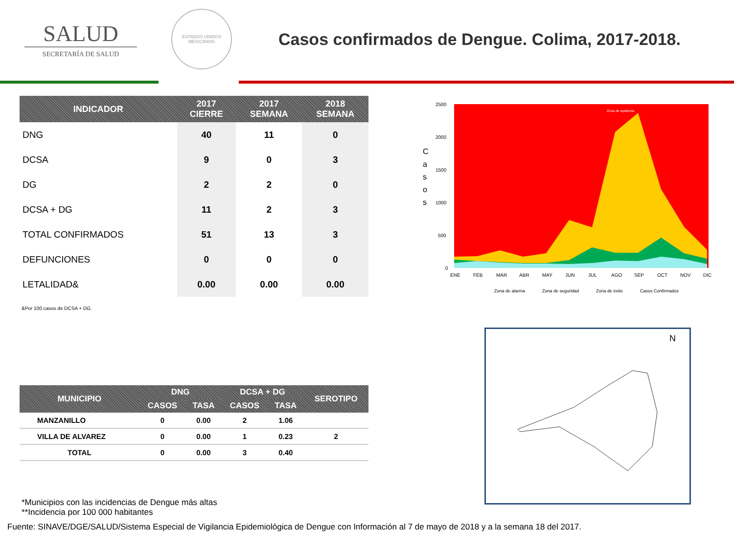SALUD
SECRETARÍA DE SALUD
ESTADOS UNIDOS MEXICANOS
Casos confirmados de Dengue. Colima, 2017-2018.
| INDICADOR | 2017 CIERRE | 2017 SEMANA | 2018 SEMANA |
| --- | --- | --- | --- |
| DNG | 40 | 11 | 0 |
| DCSA | 9 | 0 | 3 |
| DG | 2 | 2 | 0 |
| DCSA + DG | 11 | 2 | 3 |
| TOTAL CONFIRMADOS | 51 | 13 | 3 |
| DEFUNCIONES | 0 | 0 | 0 |
| LETALIDAD& | 0.00 | 0.00 | 0.00 |
&Por 100 casos de DCSA + DG.
C
a
s
o
s
2500
2000
1500
1000
500
0
Zona de epidemia
ENE
FEB
MAR
ABR
MAY
JUN
JUL
AGO
SEP
OCT
NOV
DIC
Zona de alarma
Zona de seguridad
Zona de éxito
Casos Confirmados
| MUNICIPIO | DNG | | DCSA + DG | | SEROTIPO |
| --- | --- | --- | --- | --- | --- |
| | CASOS | TASA | CASOS | TASA | |
| MANZANILLO | 0 | 0.00 | 2 | 1.06 | |
| VILLA DE ALVAREZ | 0 | 0.00 | 1 | 0.23 | 2 |
| TOTAL | 0 | 0.00 | 3 | 0.40 | |
N
*Municipios con las incidencias de Dengue más altas
**Incidencia por 100 000 habitantes
Fuente: SINAVE/DGE/SALUD/Sistema Especial de Vigilancia Epidemiológica de Dengue con Información al 7 de mayo de 2018 y a la semana 18 del 2017.